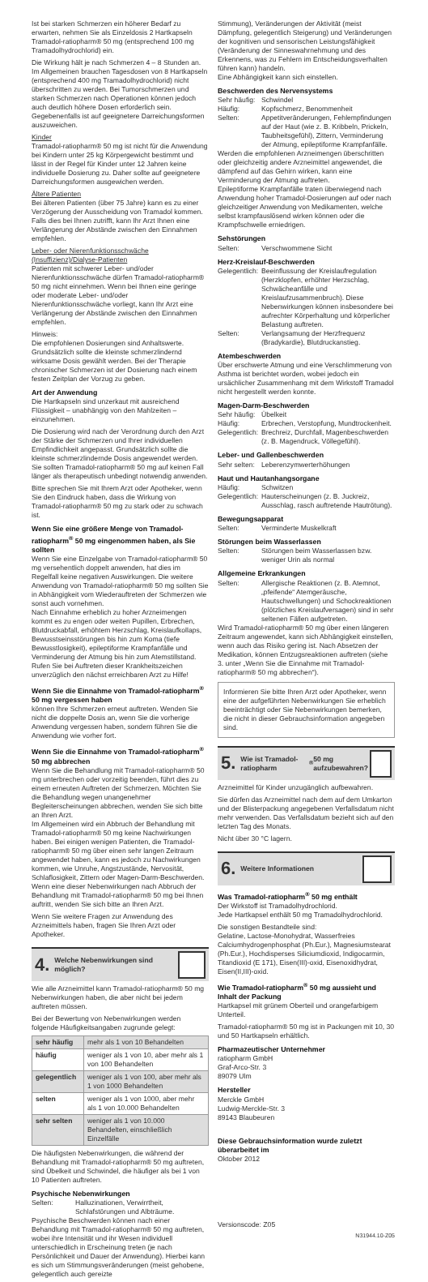Ist bei starken Schmerzen ein höherer Bedarf zu erwarten, nehmen Sie als Einzeldosis 2 Hartkapseln Tramadol-ratiopharm® 50 mg (entsprechend 100 mg Tramadolhydrochlorid) ein.
Die Wirkung hält je nach Schmerzen 4 – 8 Stunden an. Im Allgemeinen brauchen Tagesdosen von 8 Hartkapseln (entsprechend 400 mg Tramadolhydrochlorid) nicht überschritten zu werden. Bei Tumorschmerzen und starken Schmerzen nach Operationen können jedoch auch deutlich höhere Dosen erforderlich sein. Gegebenenfalls ist auf geeignetere Darreichungsformen auszuweichen.
Kinder
Tramadol-ratiopharm® 50 mg ist nicht für die Anwendung bei Kindern unter 25 kg Körpergewicht bestimmt und lässt in der Regel für Kinder unter 12 Jahren keine individuelle Dosierung zu. Daher sollte auf geeignetere Darreichungsformen ausgewichen werden.
Ältere Patienten
Bei älteren Patienten (über 75 Jahre) kann es zu einer Verzögerung der Ausscheidung von Tramadol kommen. Falls dies bei Ihnen zutrifft, kann Ihr Arzt Ihnen eine Verlängerung der Abstände zwischen den Einnahmen empfehlen.
Leber- oder Nierenfunktionsschwäche (Insuffizienz)/Dialyse-Patienten
Patienten mit schwerer Leber- und/oder Nierenfunktionsschwäche dürfen Tramadol-ratiopharm® 50 mg nicht einnehmen. Wenn bei Ihnen eine geringe oder moderate Leber- und/oder Nierenfunktionsschwäche vorliegt, kann Ihr Arzt eine Verlängerung der Abstände zwischen den Einnahmen empfehlen.
Hinweis:
Die empfohlenen Dosierungen sind Anhaltswerte. Grundsätzlich sollte die kleinste schmerzlindernd wirksame Dosis gewählt werden. Bei der Therapie chronischer Schmerzen ist der Dosierung nach einem festen Zeitplan der Vorzug zu geben.
Art der Anwendung
Die Hartkapseln sind unzerkaut mit ausreichend Flüssigkeit – unabhängig von den Mahlzeiten – einzunehmen.
Die Dosierung wird nach der Verordnung durch den Arzt der Stärke der Schmerzen und Ihrer individuellen Empfindlichkeit angepasst. Grundsätzlich sollte die kleinste schmerzlindernde Dosis angewendet werden.
Sie sollten Tramadol-ratiopharm® 50 mg auf keinen Fall länger als therapeutisch unbedingt notwendig anwenden.
Bitte sprechen Sie mit Ihrem Arzt oder Apotheker, wenn Sie den Eindruck haben, dass die Wirkung von Tramadol-ratiopharm® 50 mg zu stark oder zu schwach ist.
Wenn Sie eine größere Menge von Tramadol-ratiopharm<sup>®</sup> 50 mg eingenommen haben, als Sie sollten
Wenn Sie eine Einzelgabe von Tramadol-ratiopharm® 50 mg versehentlich doppelt anwenden, hat dies im Regelfall keine negativen Auswirkungen. Die weitere Anwendung von Tramadol-ratiopharm® 50 mg sollten Sie in Abhängigkeit vom Wiederauftreten der Schmerzen wie sonst auch vornehmen.
Nach Einnahme erheblich zu hoher Arzneimengen kommt es zu engen oder weiten Pupillen, Erbrechen, Blutdruckabfall, erhöhtem Herzschlag, Kreislaufkollaps, Bewusstseinsstörungen bis hin zum Koma (tiefe Bewusstlosigkeit), epileptiforme Krampfanfälle und Verminderung der Atmung bis hin zum Atemstillstand. Rufen Sie bei Auftreten dieser Krankheitszeichen unverzüglich den nächst erreichbaren Arzt zu Hilfe!
Wenn Sie die Einnahme von Tramadol-ratiopharm<sup>®</sup> 50 mg vergessen haben
können Ihre Schmerzen erneut auftreten. Wenden Sie nicht die doppelte Dosis an, wenn Sie die vorherige Anwendung vergessen haben, sondern führen Sie die Anwendung wie vorher fort.
Wenn Sie die Einnahme von Tramadol-ratiopharm<sup>®</sup> 50 mg abbrechen
Wenn Sie die Behandlung mit Tramadol-ratiopharm® 50 mg unterbrechen oder vorzeitig beenden, führt dies zu einem erneuten Auftreten der Schmerzen. Möchten Sie die Behandlung wegen unangenehmer Begleiterscheinungen abbrechen, wenden Sie sich bitte an Ihren Arzt.
Im Allgemeinen wird ein Abbruch der Behandlung mit Tramadol-ratiopharm® 50 mg keine Nachwirkungen haben. Bei einigen wenigen Patienten, die Tramadol-ratiopharm® 50 mg über einen sehr langen Zeitraum angewendet haben, kann es jedoch zu Nachwirkungen kommen, wie Unruhe, Angstzustände, Nervosität, Schlaflosigkeit, Zittern oder Magen-Darm-Beschwerden. Wenn eine dieser Nebenwirkungen nach Abbruch der Behandlung mit Tramadol-ratiopharm® 50 mg bei Ihnen auftritt, wenden Sie sich bitte an Ihren Arzt.
Wenn Sie weitere Fragen zur Anwendung des Arzneimittels haben, fragen Sie Ihren Arzt oder Apotheker.
4. Welche Nebenwirkungen sind möglich?
Wie alle Arzneimittel kann Tramadol-ratiopharm® 50 mg Nebenwirkungen haben, die aber nicht bei jedem auftreten müssen.
Bei der Bewertung von Nebenwirkungen werden folgende Häufigkeitsangaben zugrunde gelegt:
| sehr häufig | mehr als 1 von 10 Behandelten |
| häufig | weniger als 1 von 10, aber mehr als 1 von 100 Behandelten |
| gelegentlich | weniger als 1 von 100, aber mehr als 1 von 1000 Behandelten |
| selten | weniger als 1 von 1000, aber mehr als 1 von 10.000 Behandelten |
| sehr selten | weniger als 1 von 10.000 Behandelten, einschließlich Einzelfälle |
Die häufigsten Nebenwirkungen, die während der Behandlung mit Tramadol-ratiopharm® 50 mg auftreten, sind Übelkeit und Schwindel, die häufiger als bei 1 von 10 Patienten auftreten.
Psychische Nebenwirkungen
Selten: Halluzinationen, Verwirrtheit, Schlafstörungen und Albträume.
Psychische Beschwerden können nach einer Behandlung mit Tramadol-ratiopharm® 50 mg auftreten, wobei ihre Intensität und ihr Wesen individuell unterschiedlich in Erscheinung treten (je nach Persönlichkeit und Dauer der Anwendung). Hierbei kann es sich um Stimmungsveränderungen (meist gehobene, gelegentlich auch gereizte
Stimmung), Veränderungen der Aktivität (meist Dämpfung, gelegentlich Steigerung) und Veränderungen der kognitiven und sensorischen Leistungsfähigkeit (Veränderung der Sinneswahrnehmung und des Erkennens, was zu Fehlern im Entscheidungsverhalten führen kann) handeln.
Eine Abhängigkeit kann sich einstellen.
Beschwerden des Nervensystems
Sehr häufig: Schwindel
Häufig: Kopfschmerz, Benommenheit
Selten: Appetitveränderungen, Fehlempfindungen auf der Haut (wie z. B. Kribbeln, Prickeln, Taubheitsgefühl), Zittern, Verminderung der Atmung, epileptiforme Krampfanfälle.
Werden die empfohlenen Arzneimengen überschritten oder gleichzeitig andere Arzneimittel angewendet, die dämpfend auf das Gehirn wirken, kann eine Verminderung der Atmung auftreten.
Epileptiforme Krampfanfälle traten überwiegend nach Anwendung hoher Tramadol-Dosierungen auf oder nach gleichzeitiger Anwendung von Medikamenten, welche selbst krampfauslösend wirken können oder die Krampfschwelle erniedrigen.
Sehstörungen
Selten: Verschwommene Sicht
Herz-Kreislauf-Beschwerden
Gelegentlich: Beeinflussung der Kreislaufregulation (Herzklopfen, erhöhter Herzschlag, Schwächeanfälle und Kreislaufzusammenbruch). Diese Nebenwirkungen können insbesondere bei aufrechter Körperhaltung und körperlicher Belastung auftreten.
Selten: Verlangsamung der Herzfrequenz (Bradykardie), Blutdruckanstieg.
Atembeschwerden
Über erschwerte Atmung und eine Verschlimmerung von Asthma ist berichtet worden, wobei jedoch ein ursächlicher Zusammenhang mit dem Wirkstoff Tramadol nicht hergestellt werden konnte.
Magen-Darm-Beschwerden
Sehr häufig: Übelkeit
Häufig: Erbrechen, Verstopfung, Mundtrockenheit.
Gelegentlich: Brechreiz, Durchfall, Magenbeschwerden (z. B. Magendruck, Völlegefühl).
Leber- und Gallenbeschwerden
Sehr selten: Leberenzymwerterhöhungen
Haut und Hautanhangsorgane
Häufig: Schwitzen
Gelegentlich: Hauterscheinungen (z. B. Juckreiz, Ausschlag, rasch auftretende Hautrötung).
Bewegungsapparat
Selten: Verminderte Muskelkraft
Störungen beim Wasserlassen
Selten: Störungen beim Wasserlassen bzw. weniger Urin als normal
Allgemeine Erkrankungen
Selten: Allergische Reaktionen (z. B. Atemnot, „pfeifende“ Atemgeräusche, Hautschwellungen) und Schockreaktionen (plötzliches Kreislaufversagen) sind in sehr seltenen Fällen aufgetreten.
Wird Tramadol-ratiopharm® 50 mg über einen längeren Zeitraum angewendet, kann sich Abhängigkeit einstellen, wenn auch das Risiko gering ist. Nach Absetzen der Medikation, können Entzugsreaktionen auftreten (siehe 3. unter „Wenn Sie die Einnahme mit Tramadol-ratiopharm® 50 mg abbrechen“).
Informieren Sie bitte Ihren Arzt oder Apotheker, wenn eine der aufgeführten Nebenwirkungen Sie erheblich beeinträchtigt oder Sie Nebenwirkungen bemerken, die nicht in dieser Gebrauchsinformation angegeben sind.
5. Wie ist Tramadol-ratiopharm<sup>®</sup> 50 mg aufzubewahren?
Arzneimittel für Kinder unzugänglich aufbewahren.
Sie dürfen das Arzneimittel nach dem auf dem Umkarton und der Blisterpackung angegebenen Verfallsdatum nicht mehr verwenden. Das Verfallsdatum bezieht sich auf den letzten Tag des Monats.
Nicht über 30 °C lagern.
6. Weitere Informationen
Was Tramadol-ratiopharm<sup>®</sup> 50 mg enthält
Der Wirkstoff ist Tramadolhydrochlorid.
Jede Hartkapsel enthält 50 mg Tramadolhydrochlorid.
Die sonstigen Bestandteile sind:
Gelatine, Lactose-Monohydrat, Wasserfreies Calciumhydrogenphosphat (Ph.Eur.), Magnesiumstearat (Ph.Eur.), Hochdisperses Siliciumdioxid, Indigocarmin, Titandioxid (E 171), Eisen(III)-oxid, Eisenoxidhydrat, Eisen(II,III)-oxid.
Wie Tramadol-ratiopharm<sup>®</sup> 50 mg aussieht und Inhalt der Packung
Hartkapsel mit grünem Oberteil und orangefarbigem Unterteil.
Tramadol-ratiopharm® 50 mg ist in Packungen mit 10, 30 und 50 Hartkapseln erhältlich.
Pharmazeutischer Unternehmer
ratiopharm GmbH
Graf-Arco-Str. 3
89079 Ulm
Hersteller
Merckle GmbH
Ludwig-Merckle-Str. 3
89143 Blaubeuren
Diese Gebrauchsinformation wurde zuletzt überarbeitet im
Oktober 2012
Versionscode: Z05
N31944.10-Z05